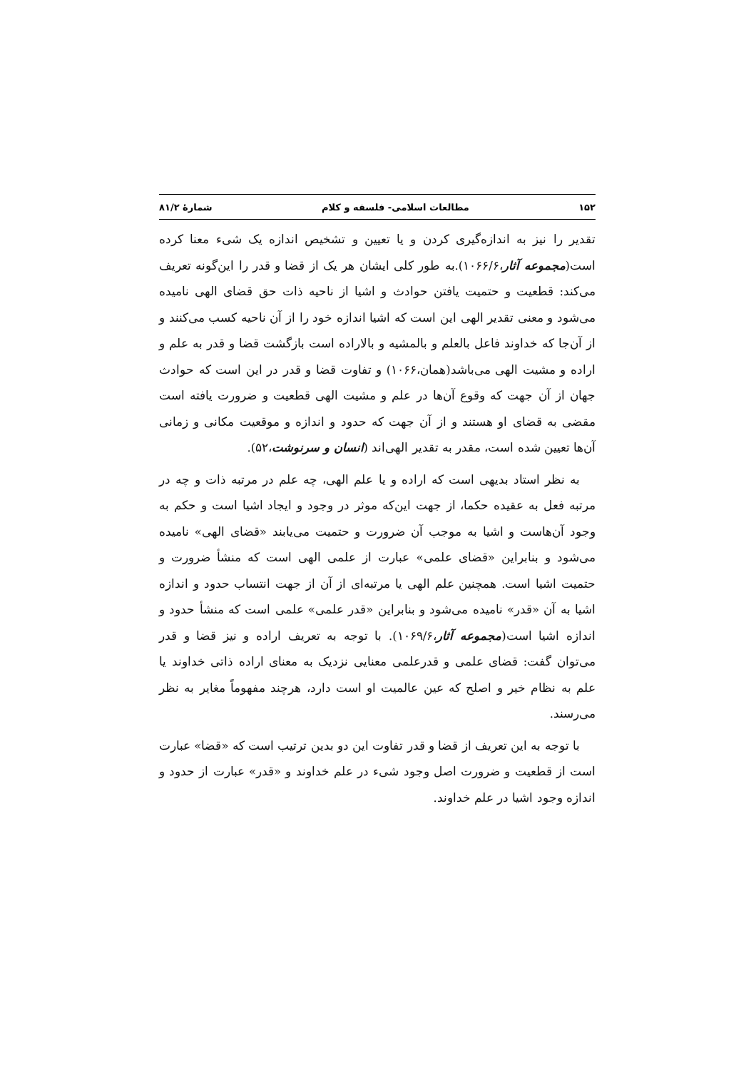۱۵۲ مطالعات اسلامی- فلسفه و کلام شمارهٔ ۸۱/۲
تقدیر را نیز به اندازه‌گیری کردن و یا تعیین و تشخیص اندازه یک شیء معنا کرده است(مجموعه آثار،۱۰۶۶/۶).به طور کلی ایشان هر یک از قضا و قدر را این‌گونه تعریف می‌کند: قطعیت و حتمیت یافتن حوادث و اشیا از ناحیه ذات حق قضای الهی نامیده می‌شود و معنی تقدیر الهی این است که اشیا اندازه خود را از آن ناحیه کسب می‌کنند و از آن‌جا که خداوند فاعل بالعلم و بالمشیه و بالاراده است بازگشت قضا و قدر به علم و اراده و مشیت الهی می‌باشد(همان،۱۰۶۶) و تفاوت قضا و قدر در این است که حوادث جهان از آن جهت که وقوع آن‌ها در علم و مشیت الهی قطعیت و ضرورت یافته است مقضی به قضای او هستند و از آن جهت که حدود و اندازه و موقعیت مکانی و زمانی آن‌ها تعیین شده است، مقدر به تقدیر الهی‌اند (انسان و سرنوشت،۵۲).
به نظر استاد بدیهی است که اراده و یا علم الهی، چه علم در مرتبه ذات و چه در مرتبه فعل به عقیده حکما، از جهت این‌که موثر در وجود و ایجاد اشیا است و حکم به وجود آن‌هاست و اشیا به موجب آن ضرورت و حتمیت می‌یابند «قضای الهی» نامیده می‌شود و بنابراین «قضای علمی» عبارت از علمی الهی است که منشأ ضرورت و حتمیت اشیا است. همچنین علم الهی یا مرتبه‌ای از آن از جهت انتساب حدود و اندازه اشیا به آن «قدر» نامیده می‌شود و بنابراین «قدر علمی» علمی است که منشأ حدود و اندازه اشیا است(مجموعه آثار،۱۰۶۹/۶). با توجه به تعریف اراده و نیز قضا و قدر می‌توان گفت: قضای علمی و قدرعلمی معنایی نزدیک به معنای اراده ذاتی خداوند یا علم به نظام خیر و اصلح که عین عالمیت او است دارد، هرچند مفهوماً مغایر به نظر می‌رسند.
با توجه به این تعریف از قضا و قدر تفاوت این دو بدین ترتیب است که «قضا» عبارت است از قطعیت و ضرورت اصل وجود شیء در علم خداوند و «قدر» عبارت از حدود و اندازه وجود اشیا در علم خداوند.